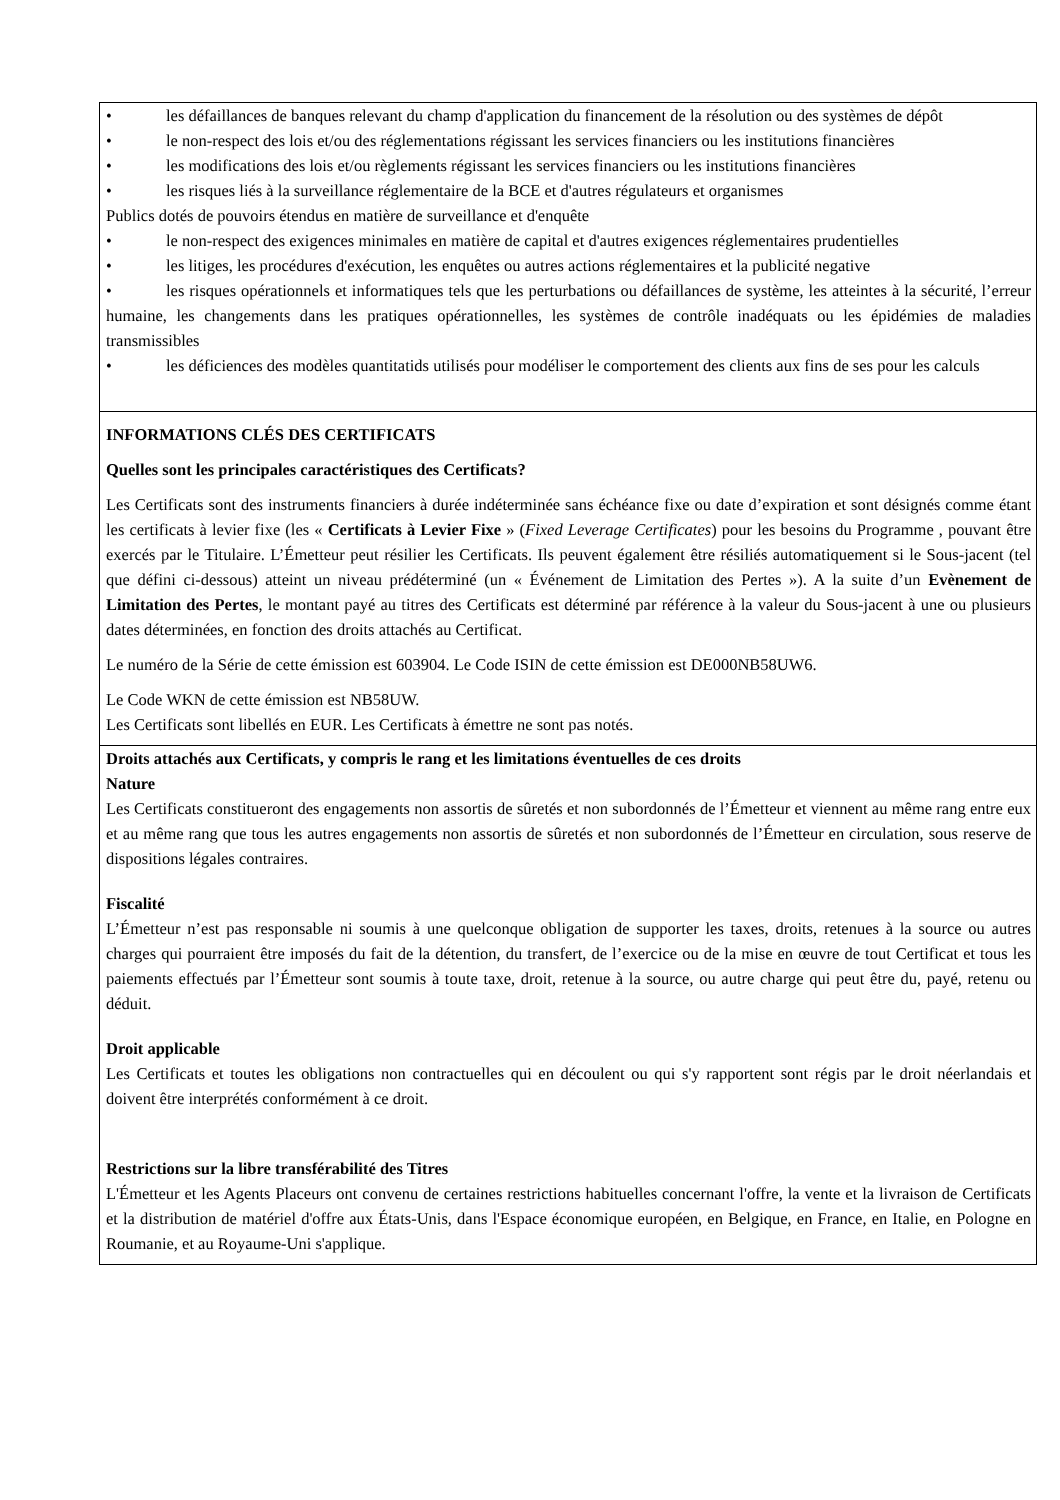| • les défaillances de banques relevant du champ d'application du financement de la résolution ou des systèmes de dépôt • le non-respect des lois et/ou des réglementations régissant les services financiers ou les institutions financières • les modifications des lois et/ou règlements régissant les services financiers ou les institutions financières • les risques liés à la surveillance réglementaire de la BCE et d'autres régulateurs et organismes Publics dotés de pouvoirs étendus en matière de surveillance et d'enquête • le non-respect des exigences minimales en matière de capital et d'autres exigences réglementaires prudentielles • les litiges, les procédures d'exécution, les enquêtes ou autres actions réglementaires et la publicité negative • les risques opérationnels et informatiques tels que les perturbations ou défaillances de système, les atteintes à la sécurité, l’erreur humaine, les changements dans les pratiques opérationnelles, les systèmes de contrôle inadéquats ou les épidémies de maladies transmissibles • les déficiences des modèles quantitatids utilisés pour modéliser le comportement des clients aux fins de ses pour les calculs |
| INFORMATIONS CLÉS DES CERTIFICATS Quelles sont les principales caractéristiques des Certificats? Les Certificats sont des instruments financiers à durée indéterminée sans échéance fixe ou date d’expiration et sont désignés comme étant les certificats à levier fixe (les « Certificats à Levier Fixe » ( Fixed Leverage Certificates ) pour les besoins du Programme , pouvant être exercés par le Titulaire. L’Émetteur peut résilier les Certificats. Ils peuvent également être résiliés automatiquement si le Sous-jacent (tel que défini ci-dessous) atteint un niveau prédéterminé (un « Événement de Limitation des Pertes »). A la suite d’un Evènement de Limitation des Pertes , le montant payé au titres des Certificats est déterminé par référence à la valeur du Sous-jacent à une ou plusieurs dates déterminées, en fonction des droits attachés au Certificat. Le numéro de la Série de cette émission est 603904. Le Code ISIN de cette émission est DE000NB58UW6. Le Code WKN de cette émission est NB58UW. Les Certificats sont libellés en EUR. Les Certificats à émettre ne sont pas notés. |
| Droits attachés aux Certificats, y compris le rang et les limitations éventuelles de ces droits Nature Les Certificats constitueront des engagements non assortis de sûretés et non subordonnés de l’Émetteur et viennent au même rang entre eux et au même rang que tous les autres engagements non assortis de sûretés et non subordonnés de l’Émetteur en circulation, sous reserve de dispositions légales contraires. Fiscalité L’Émetteur n’est pas responsable ni soumis à une quelconque obligation de supporter les taxes, droits, retenues à la source ou autres charges qui pourraient être imposés du fait de la détention, du transfert, de l’exercice ou de la mise en œuvre de tout Certificat et tous les paiements effectués par l’Émetteur sont soumis à toute taxe, droit, retenue à la source, ou autre charge qui peut être du, payé, retenu ou déduit. Droit applicable Les Certificats et toutes les obligations non contractuelles qui en découlent ou qui s'y rapportent sont régis par le droit néerlandais et doivent être interprétés conformément à ce droit. Restrictions sur la libre transférabilité des Titres L'Émetteur et les Agents Placeurs ont convenu de certaines restrictions habituelles concernant l'offre, la vente et la livraison de Certificats et la distribution de matériel d'offre aux États-Unis, dans l'Espace économique européen, en Belgique, en France, en Italie, en Pologne en Roumanie, et au Royaume-Uni s'applique. |